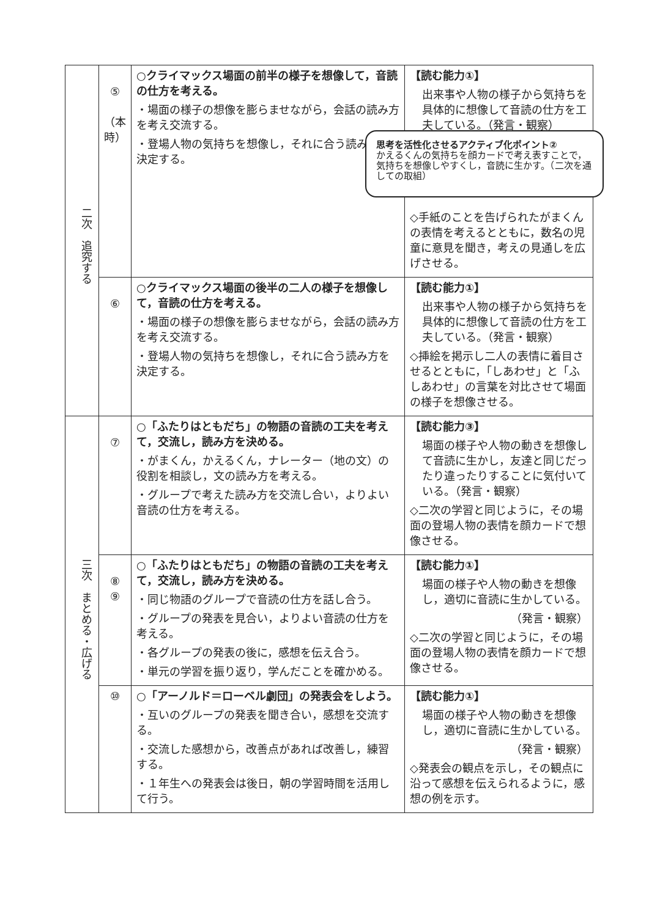| 二次 追究する | ⑤ （本時） | ○クライマックス場面の前半の様子を想像して，音読の仕方を考える。 ・場面の様子の想像を膨らませながら，会話の読み方を考え交流する。 ・登場人物の気持ちを想像し，それに合う読み方を決定する。 | 【読む能力①】 出来事や人物の様子から気持ちを具体的に想像して音読の仕方を工夫している。（発言・観察） ◇手紙のことを告げられたがまくんの表情を考えるとともに，数名の児童に意見を聞き，考えの見通しを広げさせる。 |
| | ⑥ | ○クライマックス場面の後半の二人の様子を想像して，音読の仕方を考える。 ・場面の様子の想像を膨らませながら，会話の読み方を考え交流する。 ・登場人物の気持ちを想像し，それに合う読み方を決定する。 | 【読む能力①】 出来事や人物の様子から気持ちを具体的に想像して音読の仕方を工夫している。（発言・観察） ◇挿絵を掲示し二人の表情に着目させるとともに，「しあわせ」と「ふしあわせ」の言葉を対比させて場面の様子を想像させる。 |
| 三次 まとめる・広げる | ⑦ | ○「ふたりはともだち」の物語の音読の工夫を考えて，交流し，読み方を決める。 ・がまくん，かえるくん，ナレーター（地の文）の役割を相談し，文の読み方を考える。 ・グループで考えた読み方を交流し合い，よりよい音読の仕方を考える。 | 【読む能力③】 場面の様子や人物の動きを想像して音読に生かし，友達と同じだったり違ったりすることに気付いている。（発言・観察） ◇二次の学習と同じように，その場面の登場人物の表情を顔カードで想像させる。 |
| | ⑧ ⑨ | ○「ふたりはともだち」の物語の音読の工夫を考えて，交流し，読み方を決める。 ・同じ物語のグループで音読の仕方を話し合う。 ・グループの発表を見合い，よりよい音読の仕方を考える。 ・各グループの発表の後に，感想を伝え合う。 ・単元の学習を振り返り，学んだことを確かめる。 | 【読む能力①】 場面の様子や人物の動きを想像し，適切に音読に生かしている。 （発言・観察） ◇二次の学習と同じように，その場面の登場人物の表情を顔カードで想像させる。 |
| | ⑩ | ○「アーノルド＝ローベル劇団」の発表会をしよう。 ・互いのグループの発表を聞き合い，感想を交流する。 ・交流した感想から，改善点があれば改善し，練習する。 ・１年生への発表会は後日，朝の学習時間を活用して行う。 | 【読む能力①】 場面の様子や人物の動きを想像し，適切に音読に生かしている。 （発言・観察） ◇発表会の観点を示し，その観点に沿って感想を伝えられるように，感想の例を示す。 |
思考を活性化させるアクティブ化ポイント②
かえるくんの気持ちを顔カードで考え表すことで，気持ちを想像しやすくし，音読に生かす。（二次を通しての取組）